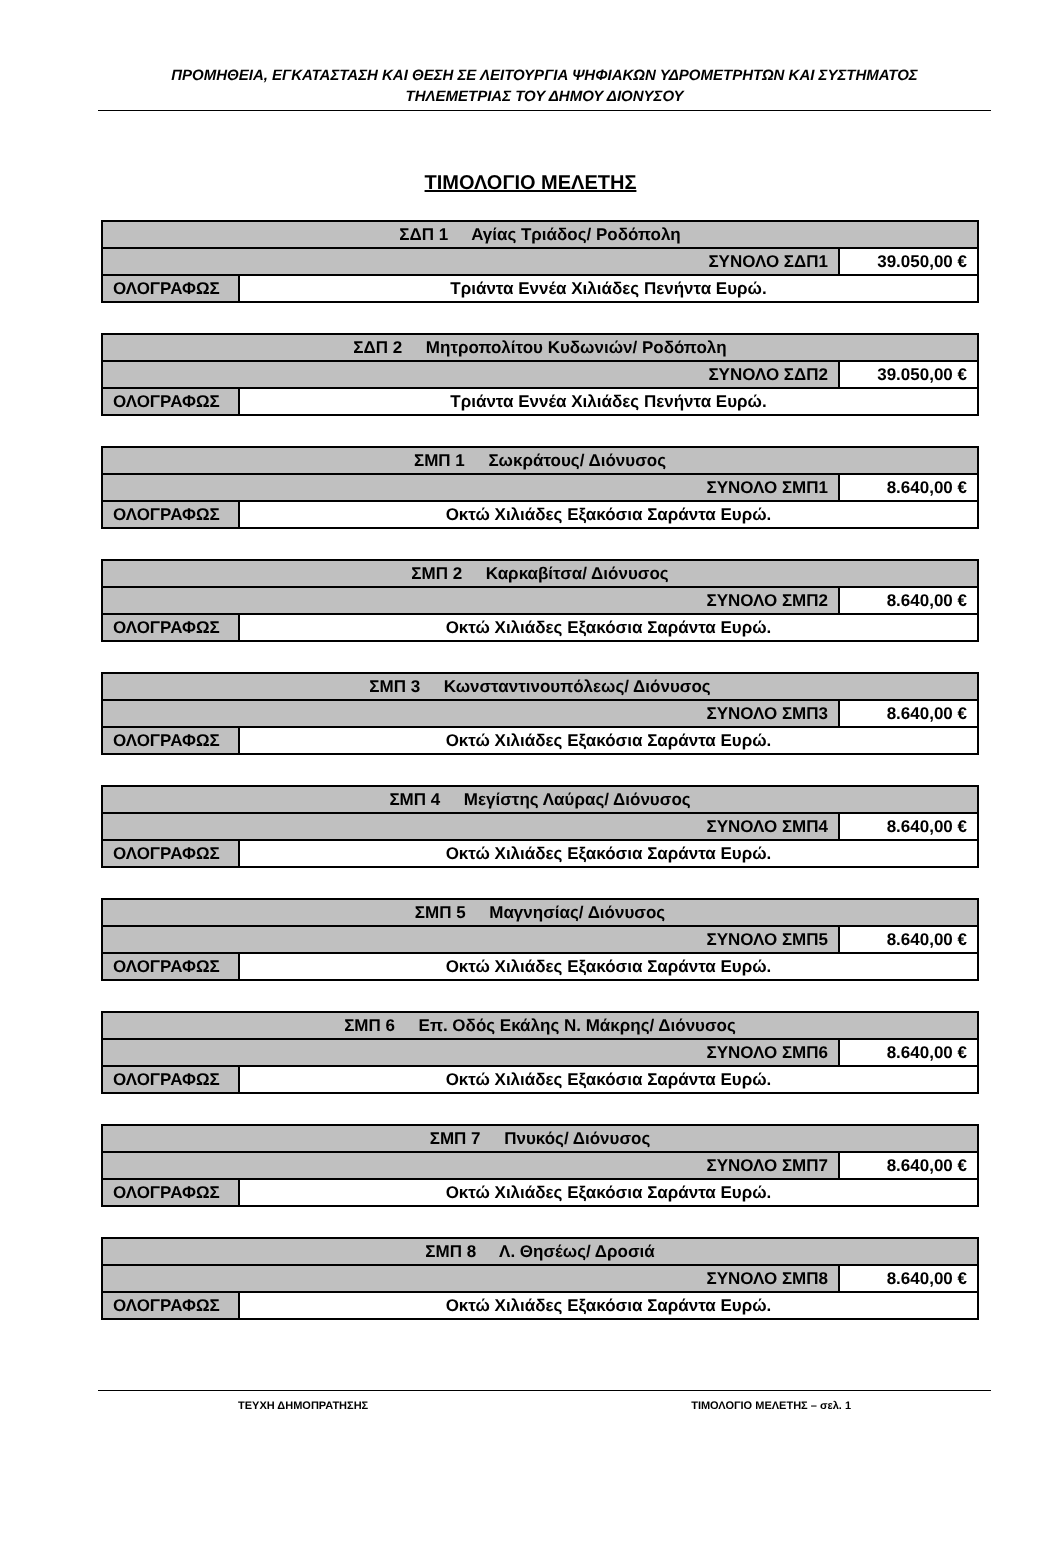ΠΡΟΜΗΘΕΙΑ, ΕΓΚΑΤΑΣΤΑΣΗ ΚΑΙ ΘΕΣΗ ΣΕ ΛΕΙΤΟΥΡΓΙΑ ΨΗΦΙΑΚΩΝ ΥΔΡΟΜΕΤΡΗΤΩΝ ΚΑΙ ΣΥΣΤΗΜΑΤΟΣ
ΤΗΛΕΜΕΤΡΙΑΣ ΤΟΥ ΔΗΜΟΥ ΔΙΟΝΥΣΟΥ
ΤΙΜΟΛΟΓΙΟ ΜΕΛΕΤΗΣ
| ΣΔΠ 1 Αγίας Τριάδος/ Ροδόπολη | | |
| ΣΥΝΟΛΟ ΣΔΠ1 | | 39.050,00 € |
| ΟΛΟΓΡΑΦΩΣ | Τριάντα Εννέα Χιλιάδες Πενήντα Ευρώ. | |
| ΣΔΠ 2 Μητροπολίτου Κυδωνιών/ Ροδόπολη | | |
| ΣΥΝΟΛΟ ΣΔΠ2 | | 39.050,00 € |
| ΟΛΟΓΡΑΦΩΣ | Τριάντα Εννέα Χιλιάδες Πενήντα Ευρώ. | |
| ΣΜΠ 1 Σωκράτους/ Διόνυσος | | |
| ΣΥΝΟΛΟ ΣΜΠ1 | | 8.640,00 € |
| ΟΛΟΓΡΑΦΩΣ | Οκτώ Χιλιάδες Εξακόσια Σαράντα Ευρώ. | |
| ΣΜΠ 2 Καρκαβίτσα/ Διόνυσος | | |
| ΣΥΝΟΛΟ ΣΜΠ2 | | 8.640,00 € |
| ΟΛΟΓΡΑΦΩΣ | Οκτώ Χιλιάδες Εξακόσια Σαράντα Ευρώ. | |
| ΣΜΠ 3 Κωνσταντινουπόλεως/ Διόνυσος | | |
| ΣΥΝΟΛΟ ΣΜΠ3 | | 8.640,00 € |
| ΟΛΟΓΡΑΦΩΣ | Οκτώ Χιλιάδες Εξακόσια Σαράντα Ευρώ. | |
| ΣΜΠ 4 Μεγίστης Λαύρας/ Διόνυσος | | |
| ΣΥΝΟΛΟ ΣΜΠ4 | | 8.640,00 € |
| ΟΛΟΓΡΑΦΩΣ | Οκτώ Χιλιάδες Εξακόσια Σαράντα Ευρώ. | |
| ΣΜΠ 5 Μαγνησίας/ Διόνυσος | | |
| ΣΥΝΟΛΟ ΣΜΠ5 | | 8.640,00 € |
| ΟΛΟΓΡΑΦΩΣ | Οκτώ Χιλιάδες Εξακόσια Σαράντα Ευρώ. | |
| ΣΜΠ 6 Επ. Οδός Εκάλης Ν. Μάκρης/ Διόνυσος | | |
| ΣΥΝΟΛΟ ΣΜΠ6 | | 8.640,00 € |
| ΟΛΟΓΡΑΦΩΣ | Οκτώ Χιλιάδες Εξακόσια Σαράντα Ευρώ. | |
| ΣΜΠ 7 Πνυκός/ Διόνυσος | | |
| ΣΥΝΟΛΟ ΣΜΠ7 | | 8.640,00 € |
| ΟΛΟΓΡΑΦΩΣ | Οκτώ Χιλιάδες Εξακόσια Σαράντα Ευρώ. | |
| ΣΜΠ 8 Λ. Θησέως/ Δροσιά | | |
| ΣΥΝΟΛΟ ΣΜΠ8 | | 8.640,00 € |
| ΟΛΟΓΡΑΦΩΣ | Οκτώ Χιλιάδες Εξακόσια Σαράντα Ευρώ. | |
ΤΕΥΧΗ ΔΗΜΟΠΡΑΤΗΣΗΣ ΤΙΜΟΛΟΓΙΟ ΜΕΛΕΤΗΣ – σελ. 1